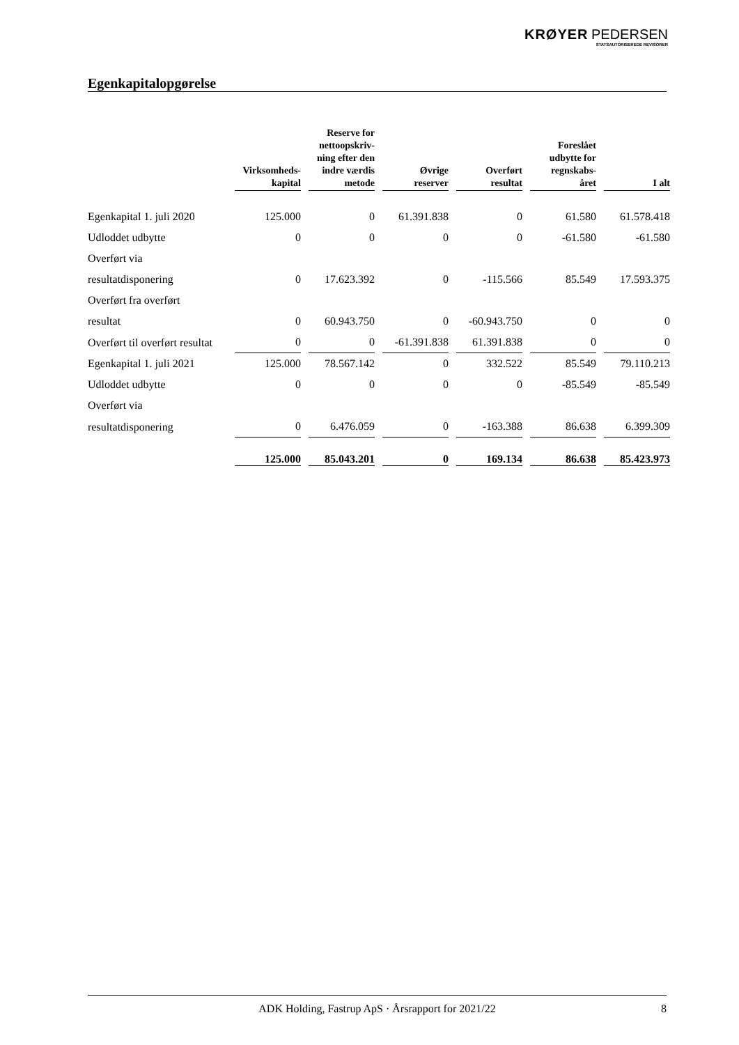KRØYER PEDERSEN
STATSAUTORISEREDE REVISORER
Egenkapitalopgørelse
| | Virksomheds- kapital | Reserve for nettoopskriv- ning efter den indre værdis metode | Øvrige reserver | Overført resultat | Foreslået udbytte for regnskabs- året | I alt |
| --- | --- | --- | --- | --- | --- | --- |
| Egenkapital 1. juli 2020 | 125.000 | 0 | 61.391.838 | 0 | 61.580 | 61.578.418 |
| Udloddet udbytte | 0 | 0 | 0 | 0 | -61.580 | -61.580 |
| Overført via | | | | | | |
| resultatdisponering | 0 | 17.623.392 | 0 | -115.566 | 85.549 | 17.593.375 |
| Overført fra overført | | | | | | |
| resultat | 0 | 60.943.750 | 0 | -60.943.750 | 0 | 0 |
| Overført til overført resultat | 0 | 0 | -61.391.838 | 61.391.838 | 0 | 0 |
| Egenkapital 1. juli 2021 | 125.000 | 78.567.142 | 0 | 332.522 | 85.549 | 79.110.213 |
| Udloddet udbytte | 0 | 0 | 0 | 0 | -85.549 | -85.549 |
| Overført via | | | | | | |
| resultatdisponering | 0 | 6.476.059 | 0 | -163.388 | 86.638 | 6.399.309 |
| | 125.000 | 85.043.201 | 0 | 169.134 | 86.638 | 85.423.973 |
ADK Holding, Fastrup ApS · Årsrapport for 2021/22 8